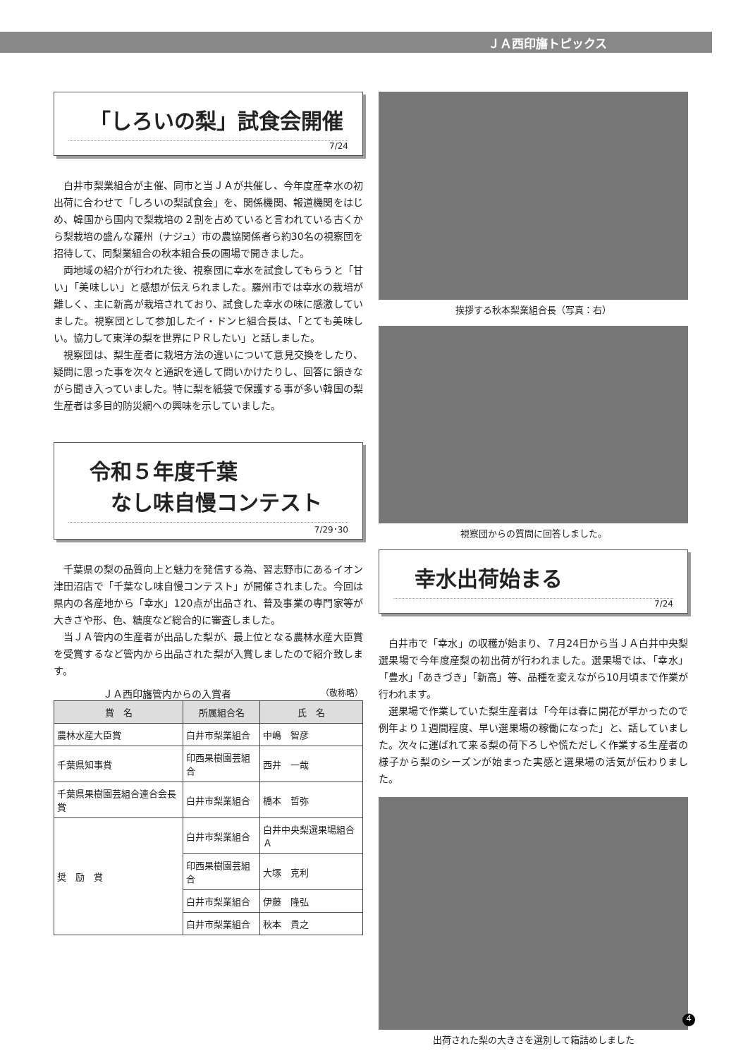ＪＡ西印旛トピックス
「しろいの梨」試食会開催
7/24
白井市梨業組合が主催、同市と当ＪＡが共催し、今年度産幸水の初出荷に合わせて「しろいの梨試食会」を、関係機関、報道機関をはじめ、韓国から国内で梨栽培の２割を占めていると言われている古くから梨栽培の盛んな羅州（ナジュ）市の農協関係者ら約30名の視察団を招待して、同梨業組合の秋本組合長の圃場で開きました。
両地域の紹介が行われた後、視察団に幸水を試食してもらうと「甘い」「美味しい」と感想が伝えられました。羅州市では幸水の栽培が難しく、主に新高が栽培されており、試食した幸水の味に感激していました。視察団として参加したイ・ドンヒ組合長は、「とても美味しい。協力して東洋の梨を世界にＰＲしたい」と話しました。
視察団は、梨生産者に栽培方法の違いについて意見交換をしたり、疑問に思った事を次々と通訳を通して問いかけたりし、回答に頷きながら聞き入っていました。特に梨を紙袋で保護する事が多い韓国の梨生産者は多目的防災網への興味を示していました。
令和５年度千葉
　なし味自慢コンテスト
7/29･30
千葉県の梨の品質向上と魅力を発信する為、習志野市にあるイオン津田沼店で「千葉なし味自慢コンテスト」が開催されました。今回は県内の各産地から「幸水」120点が出品され、普及事業の専門家等が大きさや形、色、糖度など総合的に審査しました。
当ＪＡ管内の生産者が出品した梨が、最上位となる農林水産大臣賞を受賞するなど管内から出品された梨が入賞しましたので紹介致します。
　　　　　ＪＡ西印旛管内からの入賞者　（敬称略）
| 賞 名 | 所属組合名 | 氏 名 |
| --- | --- | --- |
| 農林水産大臣賞 | 白井市梨業組合 | 中嶋 智彦 |
| 千葉県知事賞 | 印西果樹園芸組合 | 西井 一哉 |
| 千葉県果樹園芸組合連合会長賞 | 白井市梨業組合 | 橋本 哲弥 |
| 奨 励 賞 | 白井市梨業組合 | 白井中央梨選果場組合Ａ |
| | 印西果樹園芸組合 | 大塚 克利 |
| | 白井市梨業組合 | 伊藤 隆弘 |
| | 白井市梨業組合 | 秋本 貴之 |
挨拶する秋本梨業組合長（写真：右）
視察団からの質問に回答しました。
幸水出荷始まる
7/24
白井市で「幸水」の収穫が始まり、７月24日から当ＪＡ白井中央梨選果場で今年度産梨の初出荷が行われました。選果場では、「幸水」「豊水」「あきづき」「新高」等、品種を変えながら10月頃まで作業が行われます。
選果場で作業していた梨生産者は「今年は春に開花が早かったので例年より１週間程度、早い選果場の稼働になった」と、話していました。次々に運ばれて来る梨の荷下ろしや慌ただしく作業する生産者の様子から梨のシーズンが始まった実感と選果場の活気が伝わりました。
出荷された梨の大きさを選別して箱詰めしました
4